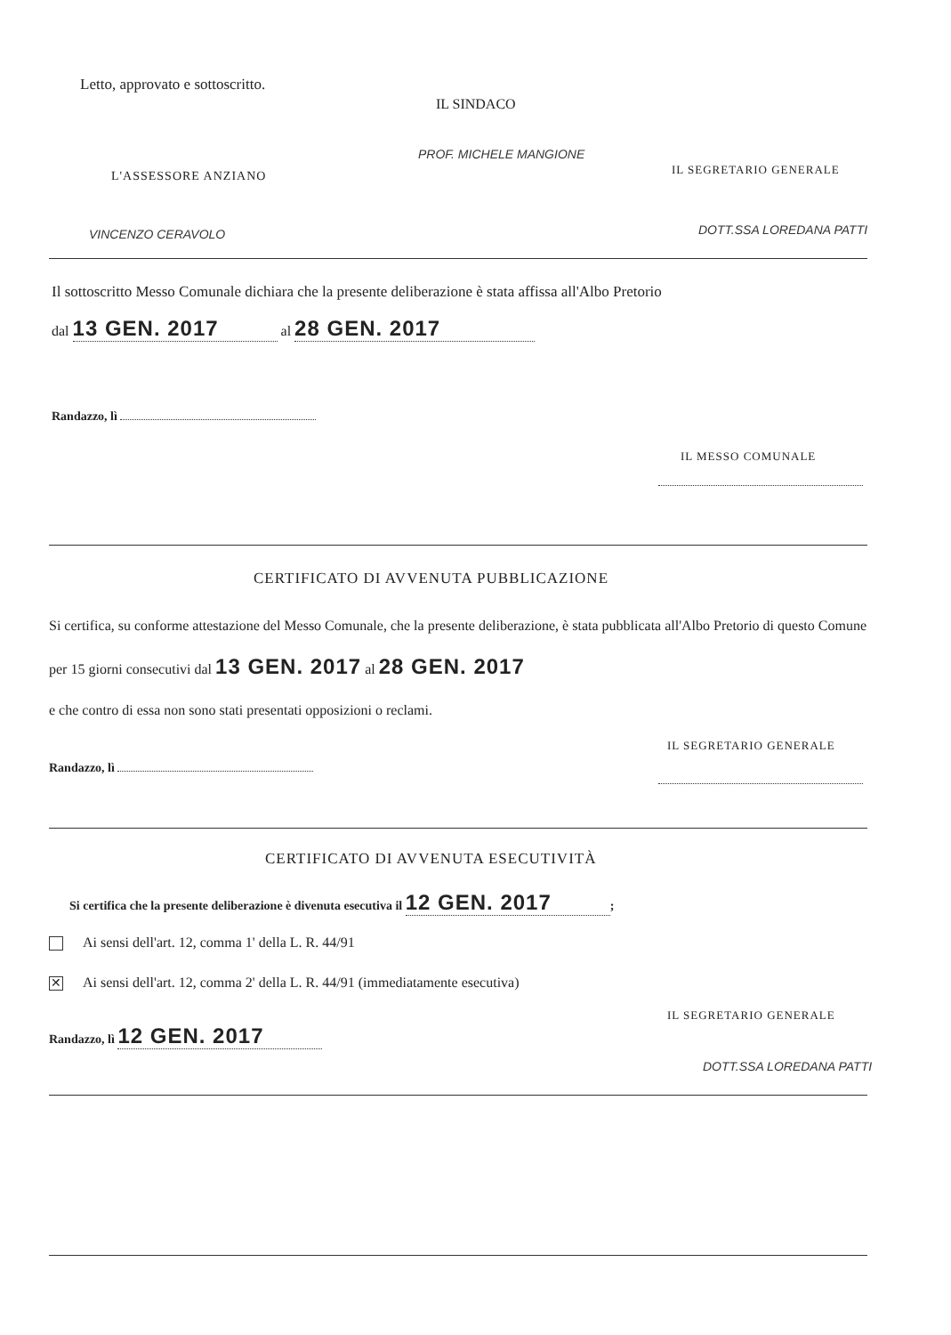Letto, approvato e sottoscritto.
IL SINDACO
PROF. MICHELE MANGIONE
L'ASSESSORE ANZIANO
VINCENZO CERAVOLO
IL SEGRETARIO GENERALE
DOTT.SSA LOREDANA PATTI
Il sottoscritto Messo Comunale dichiara che la presente deliberazione è stata affissa all'Albo Pretorio
dal 13 GEN. 2017 al 28 GEN. 2017
Randazzo, lì
IL MESSO COMUNALE
CERTIFICATO DI AVVENUTA PUBBLICAZIONE
Si certifica, su conforme attestazione del Messo Comunale, che la presente deliberazione, è stata pubblicata all'Albo Pretorio di questo Comune per 15 giorni consecutivi dal 13 GEN. 2017 al 28 GEN. 2017
e che contro di essa non sono stati presentati opposizioni o reclami.
IL SEGRETARIO GENERALE
Randazzo, lì
CERTIFICATO DI AVVENUTA ESECUTIVITÀ
Si certifica che la presente deliberazione è divenuta esecutiva il 12 GEN. 2017;
Ai sensi dell'art. 12, comma 1' della L. R. 44/91
✕ Ai sensi dell'art. 12, comma 2' della L. R. 44/91 (immediatamente esecutiva)
IL SEGRETARIO GENERALE
Randazzo, lì 12 GEN. 2017
DOTT.SSA LOREDANA PATTI